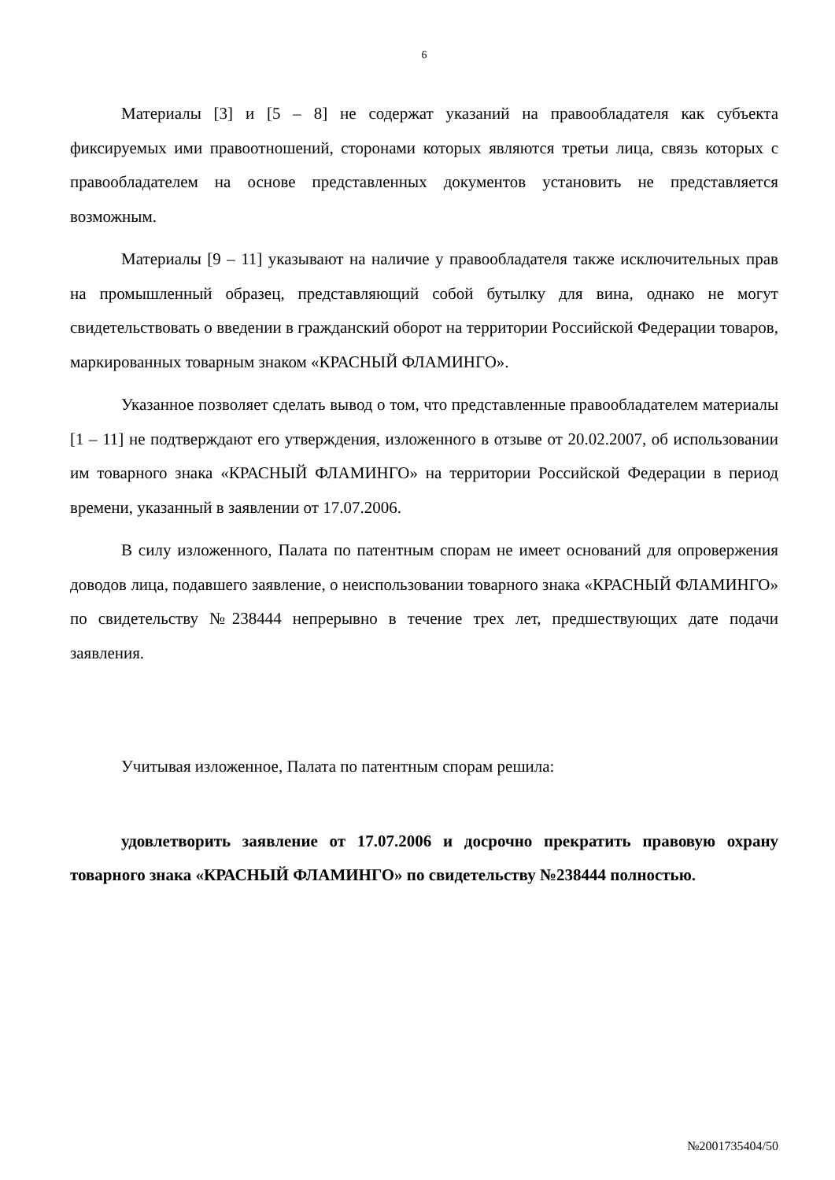6
Материалы [3] и [5 – 8] не содержат указаний на правообладателя как субъекта фиксируемых ими правоотношений, сторонами которых являются третьи лица, связь которых с правообладателем на основе представленных документов установить не представляется возможным.
Материалы [9 – 11] указывают на наличие у правообладателя также исключительных прав на промышленный образец, представляющий собой бутылку для вина, однако не могут свидетельствовать о введении в гражданский оборот на территории Российской Федерации товаров, маркированных товарным знаком «КРАСНЫЙ ФЛАМИНГО».
Указанное позволяет сделать вывод о том, что представленные правообладателем материалы [1 – 11] не подтверждают его утверждения, изложенного в отзыве от 20.02.2007, об использовании им товарного знака «КРАСНЫЙ ФЛАМИНГО» на территории Российской Федерации в период времени, указанный в заявлении от 17.07.2006.
В силу изложенного, Палата по патентным спорам не имеет оснований для опровержения доводов лица, подавшего заявление, о неиспользовании товарного знака «КРАСНЫЙ ФЛАМИНГО» по свидетельству №238444 непрерывно в течение трех лет, предшествующих дате подачи заявления.
Учитывая изложенное, Палата по патентным спорам решила:
удовлетворить заявление от 17.07.2006 и досрочно прекратить правовую охрану товарного знака «КРАСНЫЙ ФЛАМИНГО» по свидетельству №238444 полностью.
№2001735404/50